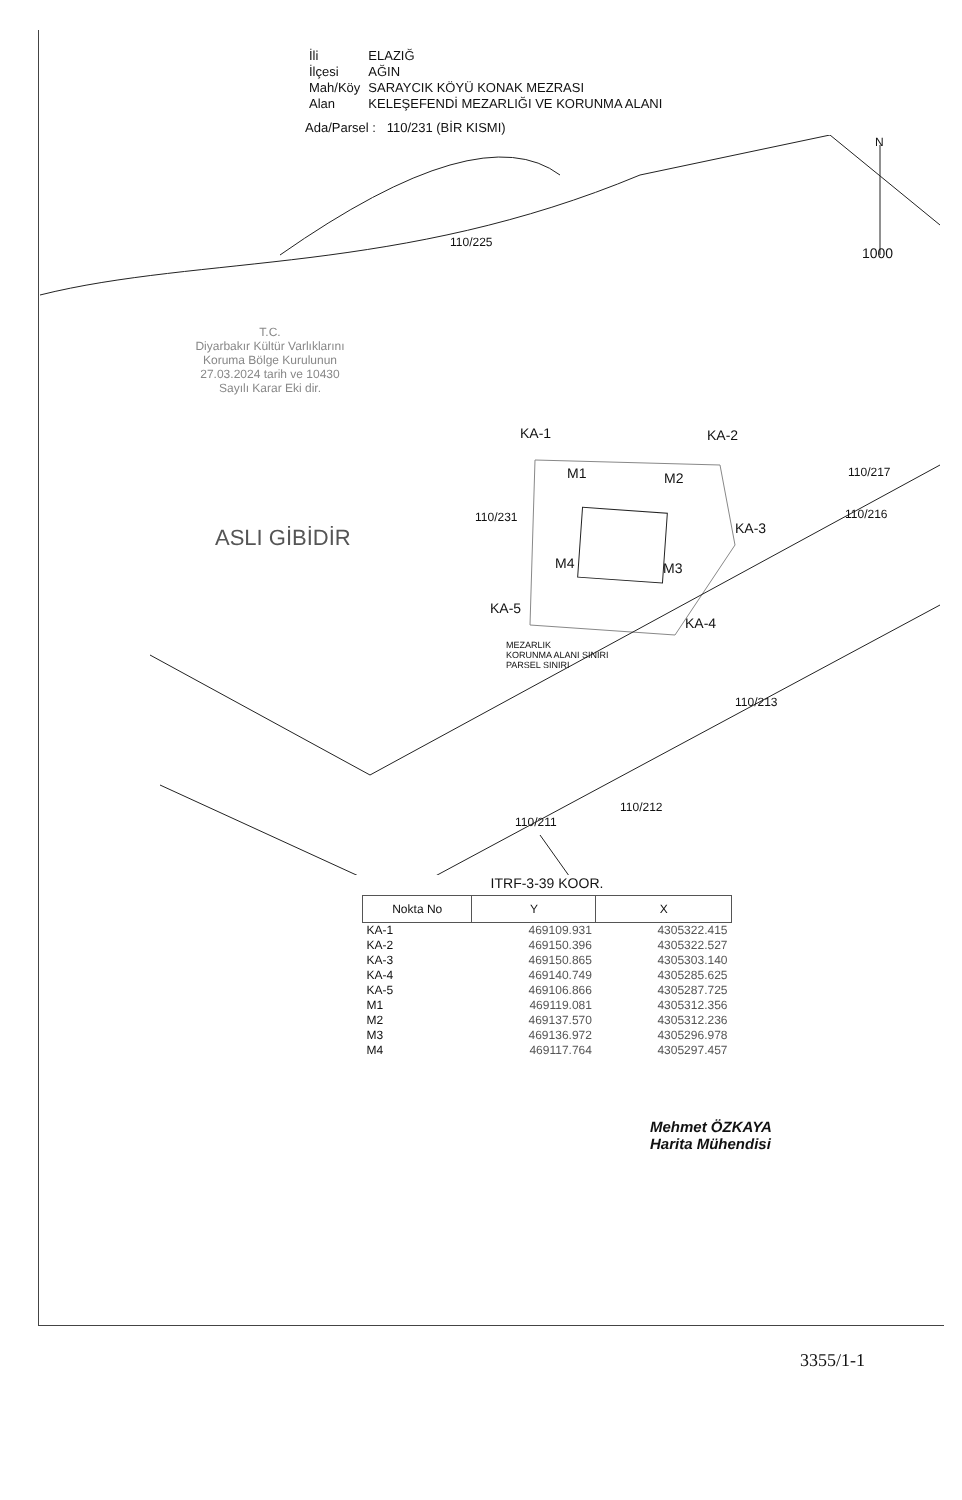| İli | ELAZIĞ |
| İlçesi | AĞIN |
| Mah/Köy | SARAYCIK KÖYÜ KONAK MEZRASI |
| Alan | KELEŞEFENDİ MEZARLIĞI VE KORUNMA ALANI |
Ada/Parsel : 110/231 (BİR KISMI)
N
1000
110/225
T.C.
Diyarbakır Kültür Varlıklarını
Koruma Bölge Kurulunun
27.03.2024 tarih ve 10430
Sayılı Karar Eki dir.
ASLI GİBİDİR
KA-1 KA-2
M1 M2
110/231
KA-3
M4 M3
KA-5
KA-4
110/217
110/216
MEZARLIK
KORUNMA ALANI SINIRI
PARSEL SINIRI
110/213
110/212
110/211
ITRF-3-39 KOOR.
| Nokta No | Y | X |
| --- | --- | --- |
| KA-1 | 469109.931 | 4305322.415 |
| KA-2 | 469150.396 | 4305322.527 |
| KA-3 | 469150.865 | 4305303.140 |
| KA-4 | 469140.749 | 4305285.625 |
| KA-5 | 469106.866 | 4305287.725 |
| M1 | 469119.081 | 4305312.356 |
| M2 | 469137.570 | 4305312.236 |
| M3 | 469136.972 | 4305296.978 |
| M4 | 469117.764 | 4305297.457 |
Mehmet ÖZKAYA
Harita Mühendisi
3355/1-1